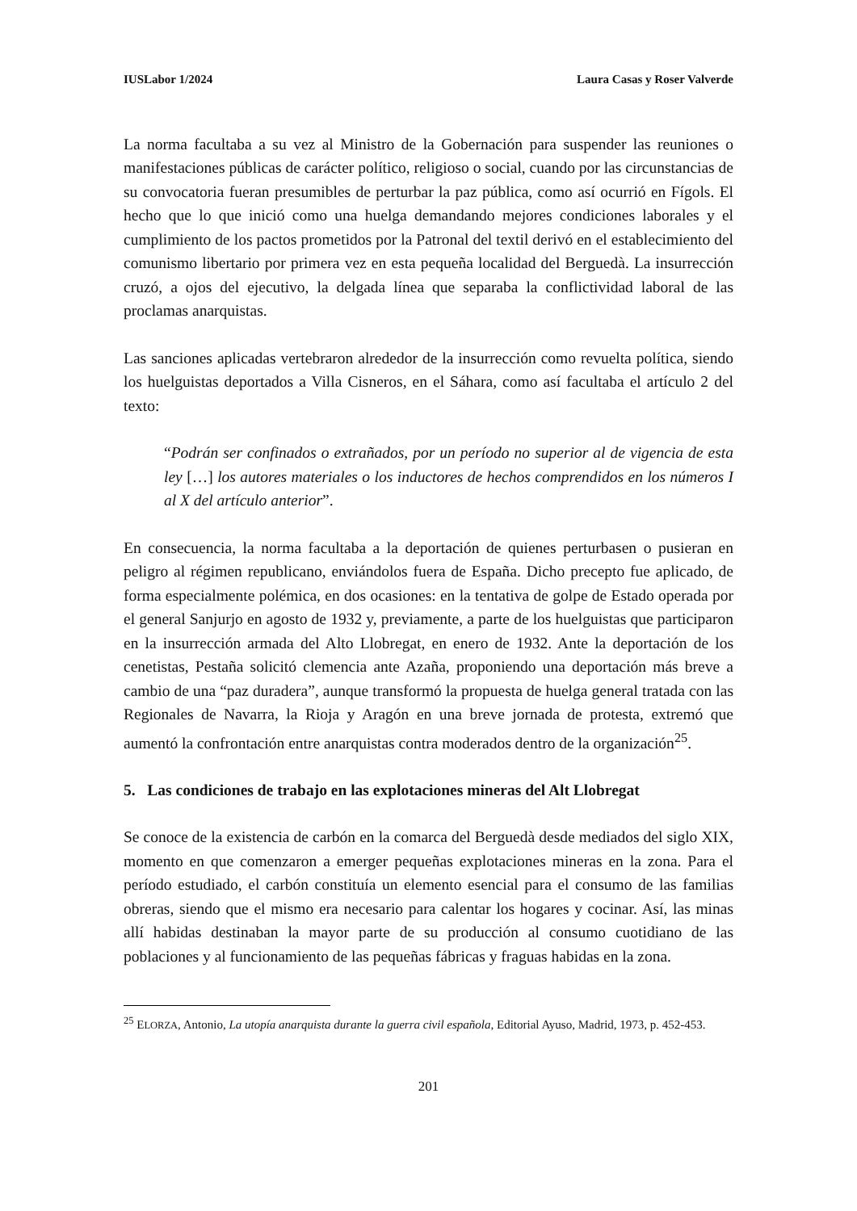IUSLabor 1/2024 Laura Casas y Roser Valverde
La norma facultaba a su vez al Ministro de la Gobernación para suspender las reuniones o manifestaciones públicas de carácter político, religioso o social, cuando por las circunstancias de su convocatoria fueran presumibles de perturbar la paz pública, como así ocurrió en Fígols. El hecho que lo que inició como una huelga demandando mejores condiciones laborales y el cumplimiento de los pactos prometidos por la Patronal del textil derivó en el establecimiento del comunismo libertario por primera vez en esta pequeña localidad del Berguedà. La insurrección cruzó, a ojos del ejecutivo, la delgada línea que separaba la conflictividad laboral de las proclamas anarquistas.
Las sanciones aplicadas vertebraron alrededor de la insurrección como revuelta política, siendo los huelguistas deportados a Villa Cisneros, en el Sáhara, como así facultaba el artículo 2 del texto:
“Podrán ser confinados o extrañados, por un período no superior al de vigencia de esta ley […] los autores materiales o los inductores de hechos comprendidos en los números I al X del artículo anterior”.
En consecuencia, la norma facultaba a la deportación de quienes perturbasen o pusieran en peligro al régimen republicano, enviándolos fuera de España. Dicho precepto fue aplicado, de forma especialmente polémica, en dos ocasiones: en la tentativa de golpe de Estado operada por el general Sanjurjo en agosto de 1932 y, previamente, a parte de los huelguistas que participaron en la insurrección armada del Alto Llobregat, en enero de 1932. Ante la deportación de los cenetistas, Pestaña solicitó clemencia ante Azaña, proponiendo una deportación más breve a cambio de una “paz duradera”, aunque transformó la propuesta de huelga general tratada con las Regionales de Navarra, la Rioja y Aragón en una breve jornada de protesta, extremó que aumentó la confrontación entre anarquistas contra moderados dentro de la organización<sup>25</sup>.
5. Las condiciones de trabajo en las explotaciones mineras del Alt Llobregat
Se conoce de la existencia de carbón en la comarca del Berguedà desde mediados del siglo XIX, momento en que comenzaron a emerger pequeñas explotaciones mineras en la zona. Para el período estudiado, el carbón constituía un elemento esencial para el consumo de las familias obreras, siendo que el mismo era necesario para calentar los hogares y cocinar. Así, las minas allí habidas destinaban la mayor parte de su producción al consumo cuotidiano de las poblaciones y al funcionamiento de las pequeñas fábricas y fraguas habidas en la zona.
<sup>25</sup> ELORZA, Antonio, La utopía anarquista durante la guerra civil española, Editorial Ayuso, Madrid, 1973, p. 452-453.
201